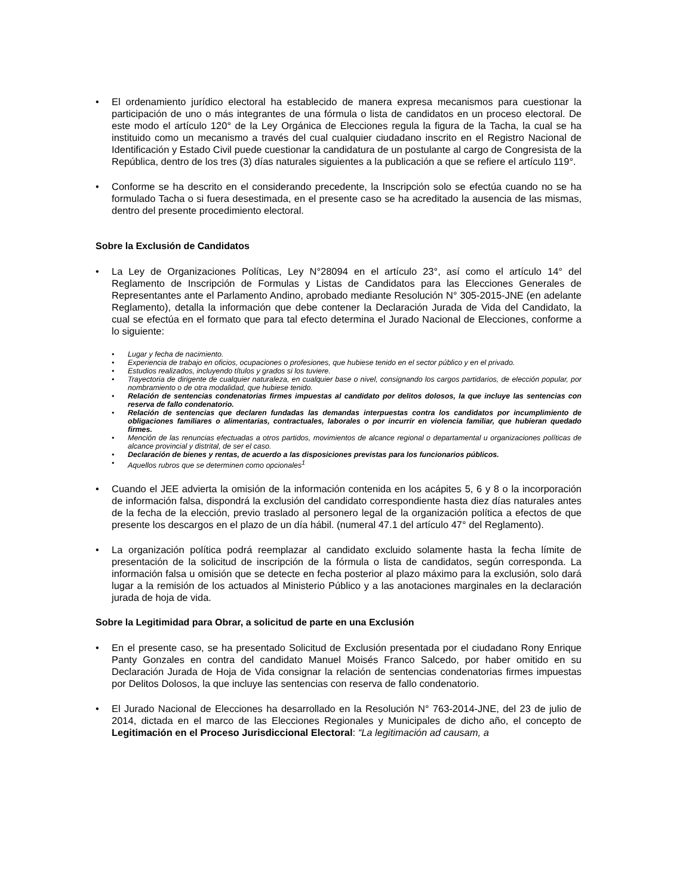• El ordenamiento jurídico electoral ha establecido de manera expresa mecanismos para cuestionar la participación de uno o más integrantes de una fórmula o lista de candidatos en un proceso electoral. De este modo el artículo 120° de la Ley Orgánica de Elecciones regula la figura de la Tacha, la cual se ha instituido como un mecanismo a través del cual cualquier ciudadano inscrito en el Registro Nacional de Identificación y Estado Civil puede cuestionar la candidatura de un postulante al cargo de Congresista de la República, dentro de los tres (3) días naturales siguientes a la publicación a que se refiere el artículo 119°.
• Conforme se ha descrito en el considerando precedente, la Inscripción solo se efectúa cuando no se ha formulado Tacha o si fuera desestimada, en el presente caso se ha acreditado la ausencia de las mismas, dentro del presente procedimiento electoral.
Sobre la Exclusión de Candidatos
• La Ley de Organizaciones Políticas, Ley N°28094 en el artículo 23°, así como el artículo 14° del Reglamento de Inscripción de Formulas y Listas de Candidatos para las Elecciones Generales de Representantes ante el Parlamento Andino, aprobado mediante Resolución N° 305-2015-JNE (en adelante Reglamento), detalla la información que debe contener la Declaración Jurada de Vida del Candidato, la cual se efectúa en el formato que para tal efecto determina el Jurado Nacional de Elecciones, conforme a lo siguiente:
• Lugar y fecha de nacimiento.
• Experiencia de trabajo en oficios, ocupaciones o profesiones, que hubiese tenido en el sector público y en el privado.
• Estudios realizados, incluyendo títulos y grados si los tuviere.
• Trayectoria de dirigente de cualquier naturaleza, en cualquier base o nivel, consignando los cargos partidarios, de elección popular, por nombramiento o de otra modalidad, que hubiese tenido.
• Relación de sentencias condenatorias firmes impuestas al candidato por delitos dolosos, la que incluye las sentencias con reserva de fallo condenatorio.
• Relación de sentencias que declaren fundadas las demandas interpuestas contra los candidatos por incumplimiento de obligaciones familiares o alimentarias, contractuales, laborales o por incurrir en violencia familiar, que hubieran quedado firmes.
• Mención de las renuncias efectuadas a otros partidos, movimientos de alcance regional o departamental u organizaciones políticas de alcance provincial y distrital, de ser el caso.
• Declaración de bienes y rentas, de acuerdo a las disposiciones previstas para los funcionarios públicos.
• Aquellos rubros que se determinen como opcionales<sup>1</sup>
• Cuando el JEE advierta la omisión de la información contenida en los acápites 5, 6 y 8 o la incorporación de información falsa, dispondrá la exclusión del candidato correspondiente hasta diez días naturales antes de la fecha de la elección, previo traslado al personero legal de la organización política a efectos de que presente los descargos en el plazo de un día hábil. (numeral 47.1 del artículo 47° del Reglamento).
• La organización política podrá reemplazar al candidato excluido solamente hasta la fecha límite de presentación de la solicitud de inscripción de la fórmula o lista de candidatos, según corresponda. La información falsa u omisión que se detecte en fecha posterior al plazo máximo para la exclusión, solo dará lugar a la remisión de los actuados al Ministerio Público y a las anotaciones marginales en la declaración jurada de hoja de vida.
Sobre la Legitimidad para Obrar, a solicitud de parte en una Exclusión
• En el presente caso, se ha presentado Solicitud de Exclusión presentada por el ciudadano Rony Enrique Panty Gonzales en contra del candidato Manuel Moisés Franco Salcedo, por haber omitido en su Declaración Jurada de Hoja de Vida consignar la relación de sentencias condenatorias firmes impuestas por Delitos Dolosos, la que incluye las sentencias con reserva de fallo condenatorio.
• El Jurado Nacional de Elecciones ha desarrollado en la Resolución N° 763-2014-JNE, del 23 de julio de 2014, dictada en el marco de las Elecciones Regionales y Municipales de dicho año, el concepto de Legitimación en el Proceso Jurisdiccional Electoral: “La legitimación ad causam, a